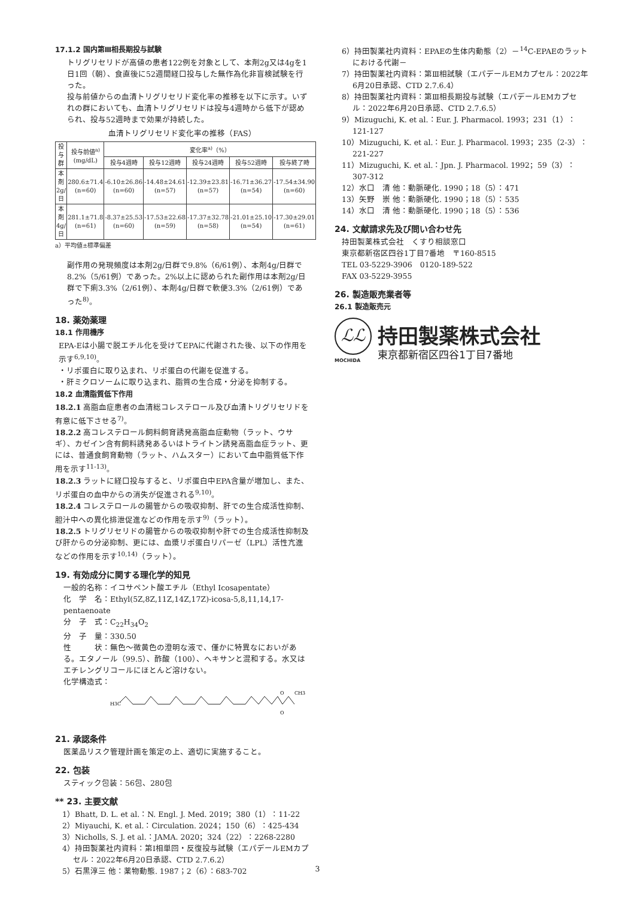17.1.2 国内第Ⅲ相長期投与試験
トリグリセリドが高値の患者122例を対象として、本剤2g又は4gを1日1回（朝）、食直後に52週間経口投与した無作為化非盲検試験を行った。
投与前値からの血清トリグリセリド変化率の推移を以下に示す。いずれの群においても、血清トリグリセリドは投与4週時から低下が認められ、投与52週時まで効果が持続した。
血清トリグリセリド変化率の推移（FAS）
| 投与群 | 投与前値<sup>a)</sup> (mg/dL) | 変化率<sup>a)</sup>（%） | | | | |
| --- | --- | --- | --- | --- | --- | --- |
| | | 投与4週時 | 投与12週時 | 投与24週時 | 投与52週時 | 投与終了時 |
| 本剤 2g/日 | 280.6±71.4 (n=60) | -6.10±26.86 (n=60) | -14.48±24.61 (n=57) | -12.39±23.81 (n=57) | -16.71±36.27 (n=54) | -17.54±34.90 (n=60) |
| 本剤 4g/日 | 281.1±71.8 (n=61) | -8.37±25.53 (n=60) | -17.53±22.68 (n=59) | -17.37±32.78 (n=58) | -21.01±25.10 (n=54) | -17.30±29.01 (n=61) |
a）平均値±標準偏差
副作用の発現頻度は本剤2g/日群で9.8%（6/61例）、本剤4g/日群で8.2%（5/61例）であった。2%以上に認められた副作用は本剤2g/日群で下痢3.3%（2/61例）、本剤4g/日群で軟便3.3%（2/61例）であった<sup>8)</sup>。
18. 薬効薬理
18.1 作用機序
EPA-Eは小腸で脱エチル化を受けてEPAに代謝された後、以下の作用を示す<sup>6,9,10)</sup>。
・リポ蛋白に取り込まれ、リポ蛋白の代謝を促進する。
・肝ミクロソームに取り込まれ、脂質の生合成・分泌を抑制する。
18.2 血清脂質低下作用
18.2.1 高脂血症患者の血清総コレステロール及び血清トリグリセリドを有意に低下させる<sup>7)</sup>。
18.2.2 高コレステロール飼料飼育誘発高脂血症動物（ラット、ウサギ）、カゼイン含有飼料誘発あるいはトライトン誘発高脂血症ラット、更には、普通食飼育動物（ラット、ハムスター）において血中脂質低下作用を示す<sup>11-13)</sup>。
18.2.3 ラットに経口投与すると、リポ蛋白中EPA含量が増加し、また、リポ蛋白の血中からの消失が促進される<sup>9,10)</sup>。
18.2.4 コレステロールの腸管からの吸収抑制、肝での生合成活性抑制、胆汁中への異化排泄促進などの作用を示す<sup>9)</sup>（ラット）。
18.2.5 トリグリセリドの腸管からの吸収抑制や肝での生合成活性抑制及び肝からの分泌抑制、更には、血漿リポ蛋白リパーゼ（LPL）活性亢進などの作用を示す<sup>10,14)</sup>（ラット）。
19. 有効成分に関する理化学的知見
一般的名称：イコサペント酸エチル（Ethyl Icosapentate）
化　学　名：Ethyl(5Z,8Z,11Z,14Z,17Z)-icosa-5,8,11,14,17-pentaenoate
分　子　式：C<sub>22</sub>H<sub>34</sub>O<sub>2</sub>
分　子　量：330.50
性　　　状：無色～微黄色の澄明な液で、僅かに特異なにおいがある。エタノール（99.5）、酢酸（100）、ヘキサンと混和する。水又はエチレングリコールにほとんど溶けない。
化学構造式：
H3C
O
O
CH3
21. 承認条件
医薬品リスク管理計画を策定の上、適切に実施すること。
22. 包装
スティック包装：56包、280包
** 23. 主要文献
1）Bhatt, D. L. et al.：N. Engl. J. Med. 2019；380（1）：11-22
2）Miyauchi, K. et al.：Circulation. 2024；150（6）：425-434
3）Nicholls, S. J. et al.：JAMA. 2020；324（22）：2268-2280
4）持田製薬社内資料：第Ⅰ相単回・反復投与試験（エパデールEMカプセル：2022年6月20日承認、CTD 2.7.6.2）
5）石黒淳三 他：薬物動態. 1987；2（6）：683-702
6）持田製薬社内資料：EPAEの生体内動態（2）－<sup>14</sup>C-EPAEのラットにおける代謝－
7）持田製薬社内資料：第Ⅲ相試験（エパデールEMカプセル：2022年6月20日承認、CTD 2.7.6.4）
8）持田製薬社内資料：第Ⅲ相長期投与試験（エパデールEMカプセル：2022年6月20日承認、CTD 2.7.6.5）
9）Mizuguchi, K. et al.：Eur. J. Pharmacol. 1993；231（1）：121-127
10）Mizuguchi, K. et al.：Eur. J. Pharmacol. 1993；235（2-3）：221-227
11）Mizuguchi, K. et al.：Jpn. J. Pharmacol. 1992；59（3）：307-312
12）水口　清 他：動脈硬化. 1990；18（5）：471
13）矢野　崇 他：動脈硬化. 1990；18（5）：535
14）水口　清 他：動脈硬化. 1990；18（5）：536
24. 文献請求先及び問い合わせ先
持田製薬株式会社　くすり相談窓口
東京都新宿区四谷1丁目7番地　〒160-8515
TEL 03-5229-3906　0120-189-522
FAX 03-5229-3955
26. 製造販売業者等
26.1 製造販売元
ℒℒ
MOCHIDA
持田製薬株式会社
東京都新宿区四谷1丁目7番地
3